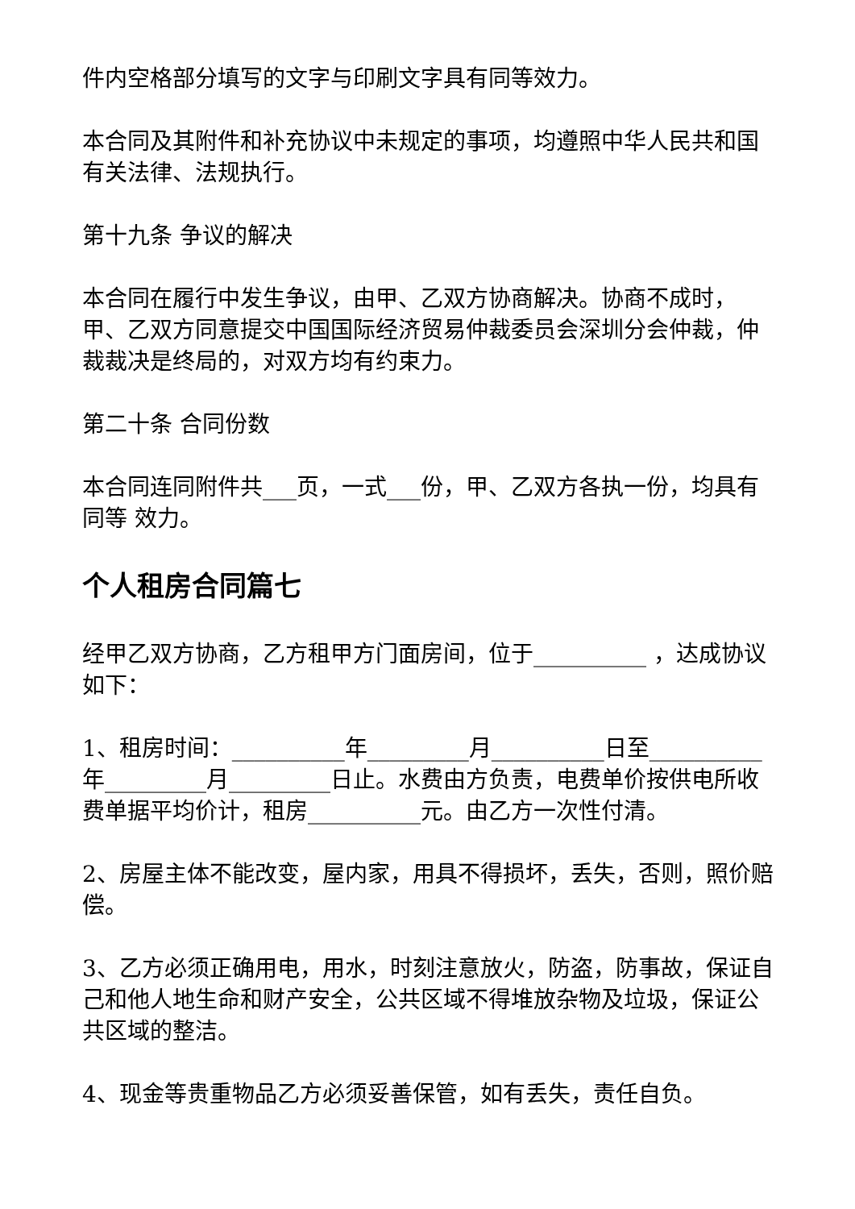件内空格部分填写的文字与印刷文字具有同等效力。
本合同及其附件和补充协议中未规定的事项，均遵照中华人民共和国有关法律、法规执行。
第十九条 争议的解决
本合同在履行中发生争议，由甲、乙双方协商解决。协商不成时，甲、乙双方同意提交中国国际经济贸易仲裁委员会深圳分会仲裁，仲裁裁决是终局的，对双方均有约束力。
第二十条 合同份数
本合同连同附件共___页，一式___份，甲、乙双方各执一份，均具有同等 效力。
个人租房合同篇七
经甲乙双方协商，乙方租甲方门面房间，位于__________ ，达成协议如下：
1、租房时间：__________年_________月__________日至__________年_________月_________日止。水费由方负责，电费单价按供电所收费单据平均价计，租房__________元。由乙方一次性付清。
2、房屋主体不能改变，屋内家，用具不得损坏，丢失，否则，照价赔偿。
3、乙方必须正确用电，用水，时刻注意放火，防盗，防事故，保证自己和他人地生命和财产安全，公共区域不得堆放杂物及垃圾，保证公共区域的整洁。
4、现金等贵重物品乙方必须妥善保管，如有丢失，责任自负。